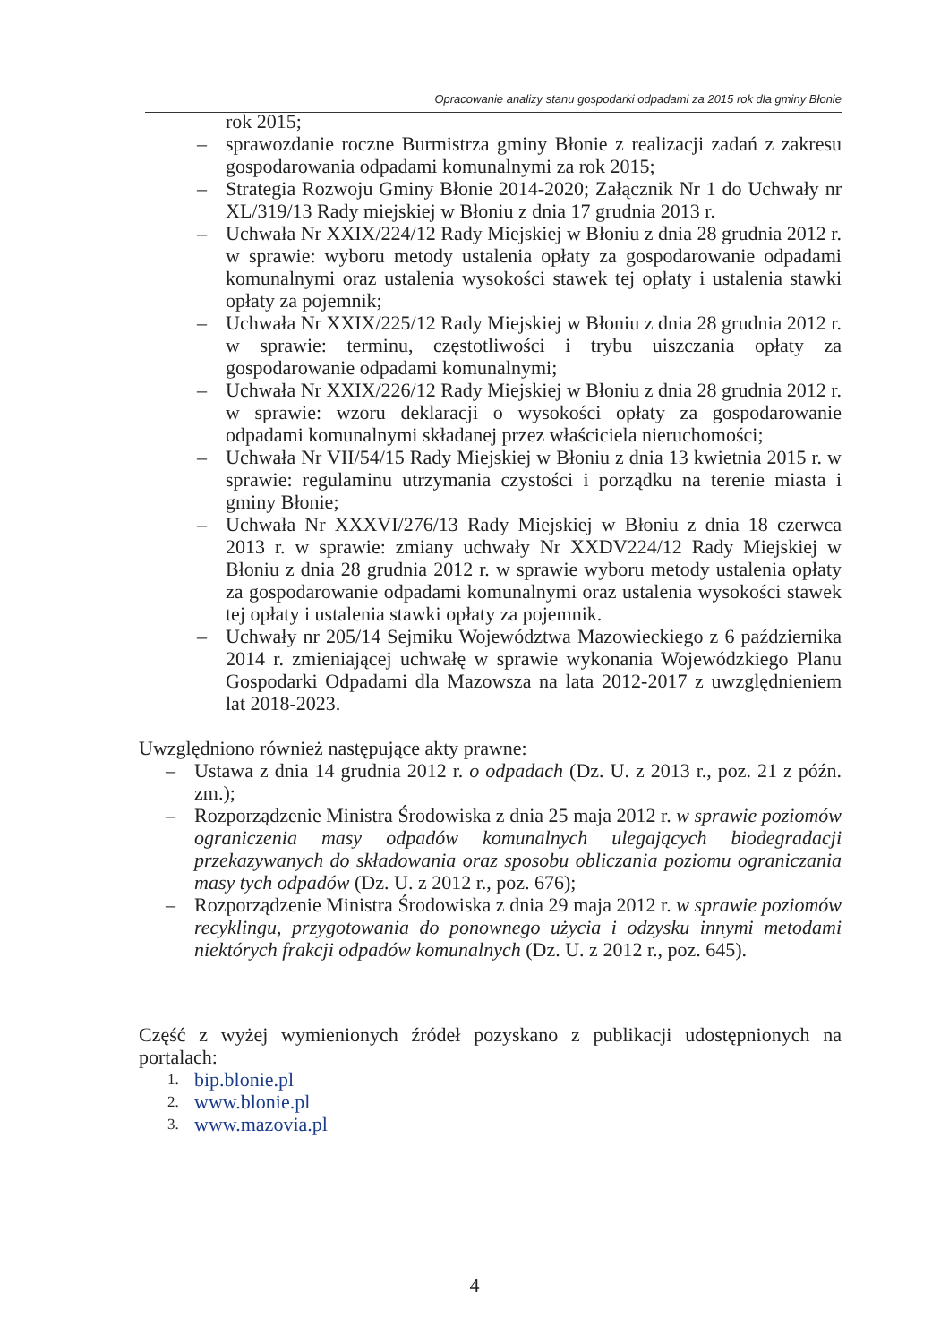Opracowanie analizy stanu gospodarki odpadami za 2015 rok dla gminy Błonie
rok 2015;
– sprawozdanie roczne Burmistrza gminy Błonie z realizacji zadań z zakresu gospodarowania odpadami komunalnymi za rok 2015;
– Strategia Rozwoju Gminy Błonie 2014-2020; Załącznik Nr 1 do Uchwały nr XL/319/13 Rady miejskiej w Błoniu z dnia 17 grudnia 2013 r.
– Uchwała Nr XXIX/224/12 Rady Miejskiej w Błoniu z dnia 28 grudnia 2012 r. w sprawie: wyboru metody ustalenia opłaty za gospodarowanie odpadami komunalnymi oraz ustalenia wysokości stawek tej opłaty i ustalenia stawki opłaty za pojemnik;
– Uchwała Nr XXIX/225/12 Rady Miejskiej w Błoniu z dnia 28 grudnia 2012 r. w sprawie: terminu, częstotliwości i trybu uiszczania opłaty za gospodarowanie odpadami komunalnymi;
– Uchwała Nr XXIX/226/12 Rady Miejskiej w Błoniu z dnia 28 grudnia 2012 r. w sprawie: wzoru deklaracji o wysokości opłaty za gospodarowanie odpadami komunalnymi składanej przez właściciela nieruchomości;
– Uchwała Nr VII/54/15 Rady Miejskiej w Błoniu z dnia 13 kwietnia 2015 r. w sprawie: regulaminu utrzymania czystości i porządku na terenie miasta i gminy Błonie;
– Uchwała Nr XXXVI/276/13 Rady Miejskiej w Błoniu z dnia 18 czerwca 2013 r. w sprawie: zmiany uchwały Nr XXDV224/12 Rady Miejskiej w Błoniu z dnia 28 grudnia 2012 r. w sprawie wyboru metody ustalenia opłaty za gospodarowanie odpadami komunalnymi oraz ustalenia wysokości stawek tej opłaty i ustalenia stawki opłaty za pojemnik.
– Uchwały nr 205/14 Sejmiku Województwa Mazowieckiego z 6 października 2014 r. zmieniającej uchwałę w sprawie wykonania Wojewódzkiego Planu Gospodarki Odpadami dla Mazowsza na lata 2012-2017 z uwzględnieniem lat 2018-2023.
Uwzględniono również następujące akty prawne:
– Ustawa z dnia 14 grudnia 2012 r. o odpadach (Dz. U. z 2013 r., poz. 21 z późn. zm.);
– Rozporządzenie Ministra Środowiska z dnia 25 maja 2012 r. w sprawie poziomów ograniczenia masy odpadów komunalnych ulegających biodegradacji przekazywanych do składowania oraz sposobu obliczania poziomu ograniczania masy tych odpadów (Dz. U. z 2012 r., poz. 676);
– Rozporządzenie Ministra Środowiska z dnia 29 maja 2012 r. w sprawie poziomów recyklingu, przygotowania do ponownego użycia i odzysku innymi metodami niektórych frakcji odpadów komunalnych (Dz. U. z 2012 r., poz. 645).
Część z wyżej wymienionych źródeł pozyskano z publikacji udostępnionych na portalach:
1. bip.blonie.pl
2. www.blonie.pl
3. www.mazovia.pl
4